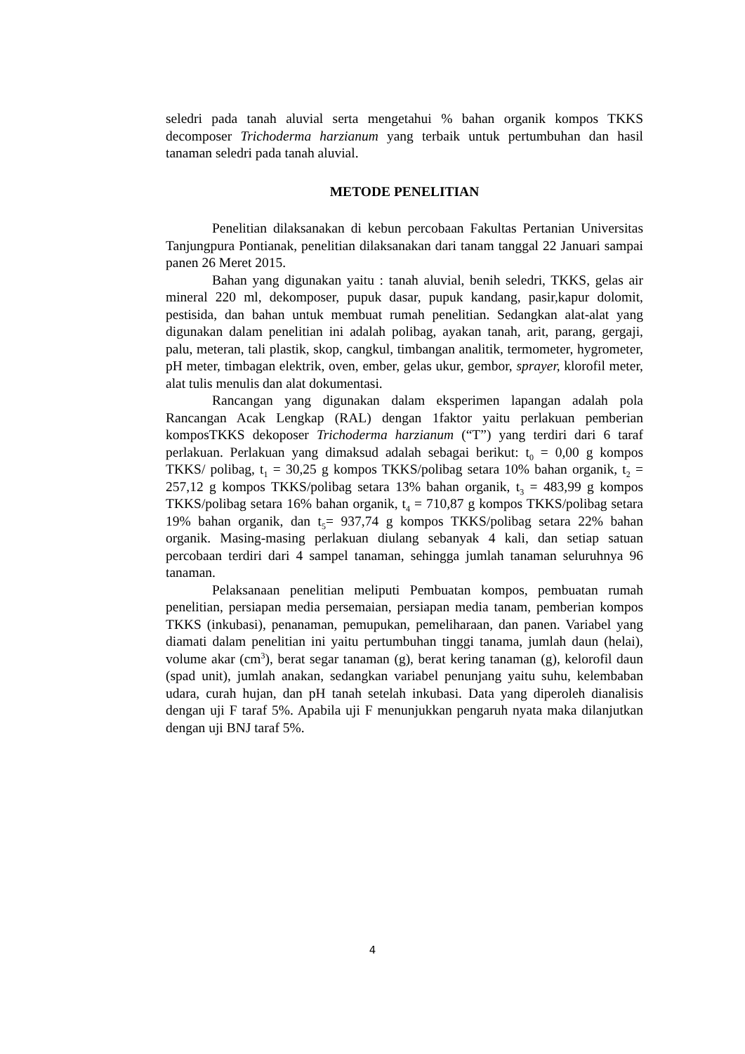seledri pada tanah aluvial serta mengetahui % bahan organik kompos TKKS decomposer Trichoderma harzianum yang terbaik untuk pertumbuhan dan hasil tanaman seledri pada tanah aluvial.
METODE PENELITIAN
Penelitian dilaksanakan di kebun percobaan Fakultas Pertanian Universitas Tanjungpura Pontianak, penelitian dilaksanakan dari tanam tanggal 22 Januari sampai panen 26 Meret 2015.
Bahan yang digunakan yaitu : tanah aluvial, benih seledri, TKKS, gelas air mineral 220 ml, dekomposer, pupuk dasar, pupuk kandang, pasir,kapur dolomit, pestisida, dan bahan untuk membuat rumah penelitian. Sedangkan alat-alat yang digunakan dalam penelitian ini adalah polibag, ayakan tanah, arit, parang, gergaji, palu, meteran, tali plastik, skop, cangkul, timbangan analitik, termometer, hygrometer, pH meter, timbagan elektrik, oven, ember, gelas ukur, gembor, sprayer, klorofil meter, alat tulis menulis dan alat dokumentasi.
Rancangan yang digunakan dalam eksperimen lapangan adalah pola Rancangan Acak Lengkap (RAL) dengan 1faktor yaitu perlakuan pemberian komposTKKS dekoposer Trichoderma harzianum (“T”) yang terdiri dari 6 taraf perlakuan. Perlakuan yang dimaksud adalah sebagai berikut: t<sub>0</sub> = 0,00 g kompos TKKS/ polibag, t<sub>1</sub> = 30,25 g kompos TKKS/polibag setara 10% bahan organik, t<sub>2</sub> = 257,12 g kompos TKKS/polibag setara 13% bahan organik, t<sub>3</sub> = 483,99 g kompos TKKS/polibag setara 16% bahan organik, t<sub>4</sub> = 710,87 g kompos TKKS/polibag setara 19% bahan organik, dan t<sub>5</sub>= 937,74 g kompos TKKS/polibag setara 22% bahan organik. Masing-masing perlakuan diulang sebanyak 4 kali, dan setiap satuan percobaan terdiri dari 4 sampel tanaman, sehingga jumlah tanaman seluruhnya 96 tanaman.
Pelaksanaan penelitian meliputi Pembuatan kompos, pembuatan rumah penelitian, persiapan media persemaian, persiapan media tanam, pemberian kompos TKKS (inkubasi), penanaman, pemupukan, pemeliharaan, dan panen. Variabel yang diamati dalam penelitian ini yaitu pertumbuhan tinggi tanama, jumlah daun (helai), volume akar (cm<sup>3</sup>), berat segar tanaman (g), berat kering tanaman (g), kelorofil daun (spad unit), jumlah anakan, sedangkan variabel penunjang yaitu suhu, kelembaban udara, curah hujan, dan pH tanah setelah inkubasi. Data yang diperoleh dianalisis dengan uji F taraf 5%. Apabila uji F menunjukkan pengaruh nyata maka dilanjutkan dengan uji BNJ taraf 5%.
4